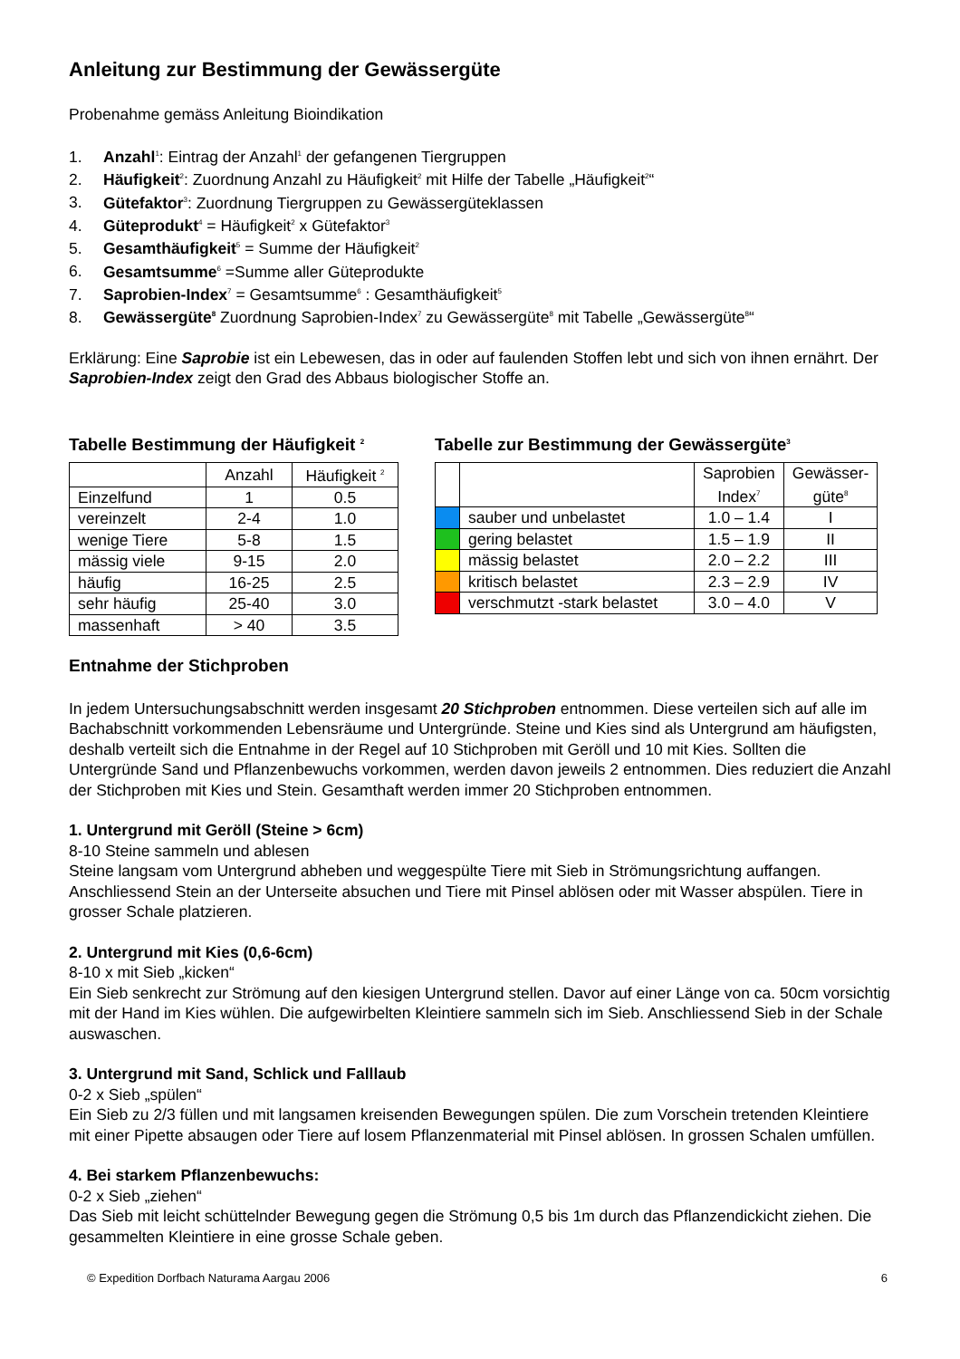Anleitung zur Bestimmung der Gewässergüte
Probenahme gemäss Anleitung Bioindikation
1. Anzahl<sup>1</sup>: Eintrag der Anzahl<sup>1</sup> der gefangenen Tiergruppen
2. Häufigkeit<sup>2</sup>: Zuordnung Anzahl zu Häufigkeit<sup>2</sup> mit Hilfe der Tabelle „Häufigkeit<sup>2</sup>“
3. Gütefaktor<sup>3</sup>: Zuordnung Tiergruppen zu Gewässergüteklassen
4. Güteprodukt<sup>4</sup> = Häufigkeit<sup>2</sup> x Gütefaktor<sup>3</sup>
5. Gesamthäufigkeit<sup>5</sup> = Summe der Häufigkeit<sup>2</sup>
6. Gesamtsumme<sup>6</sup> =Summe aller Güteprodukte
7. Saprobien-Index<sup>7</sup> = Gesamtsumme<sup>6</sup> : Gesamthäufigkeit<sup>5</sup>
8. Gewässergüte<sup>8</sup> Zuordnung Saprobien-Index<sup>7</sup> zu Gewässergüte<sup>8</sup> mit Tabelle „Gewässergüte<sup>8</sup>“
Erklärung: Eine Saprobie ist ein Lebewesen, das in oder auf faulenden Stoffen lebt und sich von ihnen ernährt. Der Saprobien-Index zeigt den Grad des Abbaus biologischer Stoffe an.
Tabelle Bestimmung der Häufigkeit <sup>2</sup>
| | Anzahl | Häufigkeit <sup>2</sup> |
| --- | --- | --- |
| Einzelfund | 1 | 0.5 |
| vereinzelt | 2-4 | 1.0 |
| wenige Tiere | 5-8 | 1.5 |
| mässig viele | 9-15 | 2.0 |
| häufig | 16-25 | 2.5 |
| sehr häufig | 25-40 | 3.0 |
| massenhaft | > 40 | 3.5 |
Tabelle zur Bestimmung der Gewässergüte<sup>3</sup>
| | | Saprobien Index<sup>7</sup> | Gewässer- güte<sup>8</sup> |
| --- | --- | --- | --- |
| | sauber und unbelastet | 1.0 – 1.4 | I |
| | gering belastet | 1.5 – 1.9 | II |
| | mässig belastet | 2.0 – 2.2 | III |
| | kritisch belastet | 2.3 – 2.9 | IV |
| | verschmutzt -stark belastet | 3.0 – 4.0 | V |
Entnahme der Stichproben
In jedem Untersuchungsabschnitt werden insgesamt 20 Stichproben entnommen. Diese verteilen sich auf alle im Bachabschnitt vorkommenden Lebensräume und Untergründe. Steine und Kies sind als Untergrund am häufigsten, deshalb verteilt sich die Entnahme in der Regel auf 10 Stichproben mit Geröll und 10 mit Kies. Sollten die Untergründe Sand und Pflanzenbewuchs vorkommen, werden davon jeweils 2 entnommen. Dies reduziert die Anzahl der Stichproben mit Kies und Stein. Gesamthaft werden immer 20 Stichproben entnommen.
1. Untergrund mit Geröll (Steine > 6cm)
8-10 Steine sammeln und ablesen
Steine langsam vom Untergrund abheben und weggespülte Tiere mit Sieb in Strömungsrichtung auffangen. Anschliessend Stein an der Unterseite absuchen und Tiere mit Pinsel ablösen oder mit Wasser abspülen. Tiere in grosser Schale platzieren.
2. Untergrund mit Kies (0,6-6cm)
8-10 x mit Sieb „kicken“
Ein Sieb senkrecht zur Strömung auf den kiesigen Untergrund stellen. Davor auf einer Länge von ca. 50cm vorsichtig mit der Hand im Kies wühlen. Die aufgewirbelten Kleintiere sammeln sich im Sieb. Anschliessend Sieb in der Schale auswaschen.
3. Untergrund mit Sand, Schlick und Falllaub
0-2 x Sieb „spülen“
Ein Sieb zu 2/3 füllen und mit langsamen kreisenden Bewegungen spülen. Die zum Vorschein tretenden Kleintiere mit einer Pipette absaugen oder Tiere auf losem Pflanzenmaterial mit Pinsel ablösen. In grossen Schalen umfüllen.
4. Bei starkem Pflanzenbewuchs:
0-2 x Sieb „ziehen“
Das Sieb mit leicht schüttelnder Bewegung gegen die Strömung 0,5 bis 1m durch das Pflanzendickicht ziehen. Die gesammelten Kleintiere in eine grosse Schale geben.
© Expedition Dorfbach Naturama Aargau 2006 6